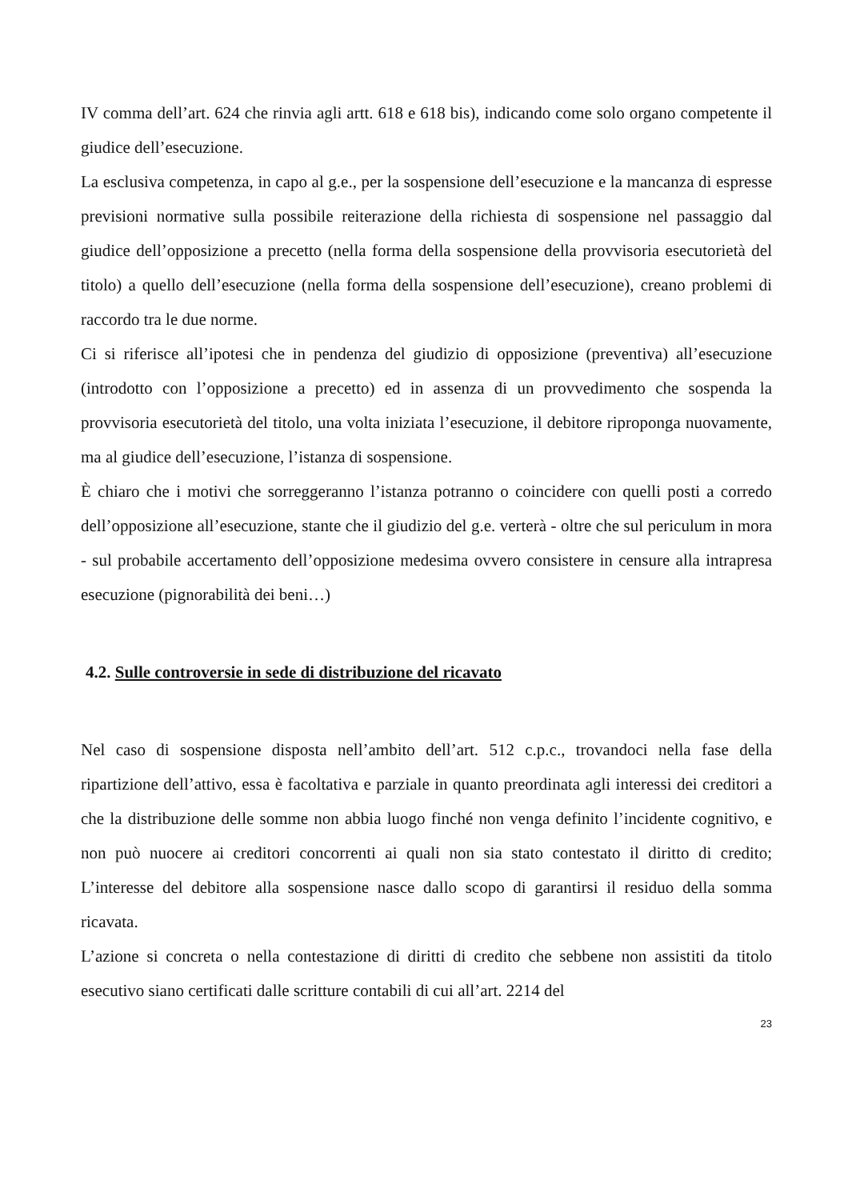IV comma dell’art. 624 che rinvia agli artt. 618 e 618 bis), indicando come solo organo competente il giudice dell’esecuzione.
La esclusiva competenza, in capo al g.e., per la sospensione dell’esecuzione e la mancanza di espresse previsioni normative sulla possibile reiterazione della richiesta di sospensione nel passaggio dal giudice dell’opposizione a precetto (nella forma della sospensione della provvisoria esecutorietà del titolo) a quello dell’esecuzione (nella forma della sospensione dell’esecuzione), creano problemi di raccordo tra le due norme.
Ci si riferisce all’ipotesi che in pendenza del giudizio di opposizione (preventiva) all’esecuzione (introdotto con l’opposizione a precetto) ed in assenza di un provvedimento che sospenda la provvisoria esecutorietà del titolo, una volta iniziata l’esecuzione, il debitore riproponga nuovamente, ma al giudice dell’esecuzione, l’istanza di sospensione.
È chiaro che i motivi che sorreggeranno l’istanza potranno o coincidere con quelli posti a corredo dell’opposizione all’esecuzione, stante che il giudizio del g.e. verterà - oltre che sul periculum in mora - sul probabile accertamento dell’opposizione medesima ovvero consistere in censure alla intrapresa esecuzione (pignorabilità dei beni…)
4.2. Sulle controversie in sede di distribuzione del ricavato
Nel caso di sospensione disposta nell’ambito dell’art. 512 c.p.c., trovandoci nella fase della ripartizione dell’attivo, essa è facoltativa e parziale in quanto preordinata agli interessi dei creditori a che la distribuzione delle somme non abbia luogo finché non venga definito l’incidente cognitivo, e non può nuocere ai creditori concorrenti ai quali non sia stato contestato il diritto di credito; L’interesse del debitore alla sospensione nasce dallo scopo di garantirsi il residuo della somma ricavata.
L’azione si concreta o nella contestazione di diritti di credito che sebbene non assistiti da titolo esecutivo siano certificati dalle scritture contabili di cui all’art. 2214 del
23